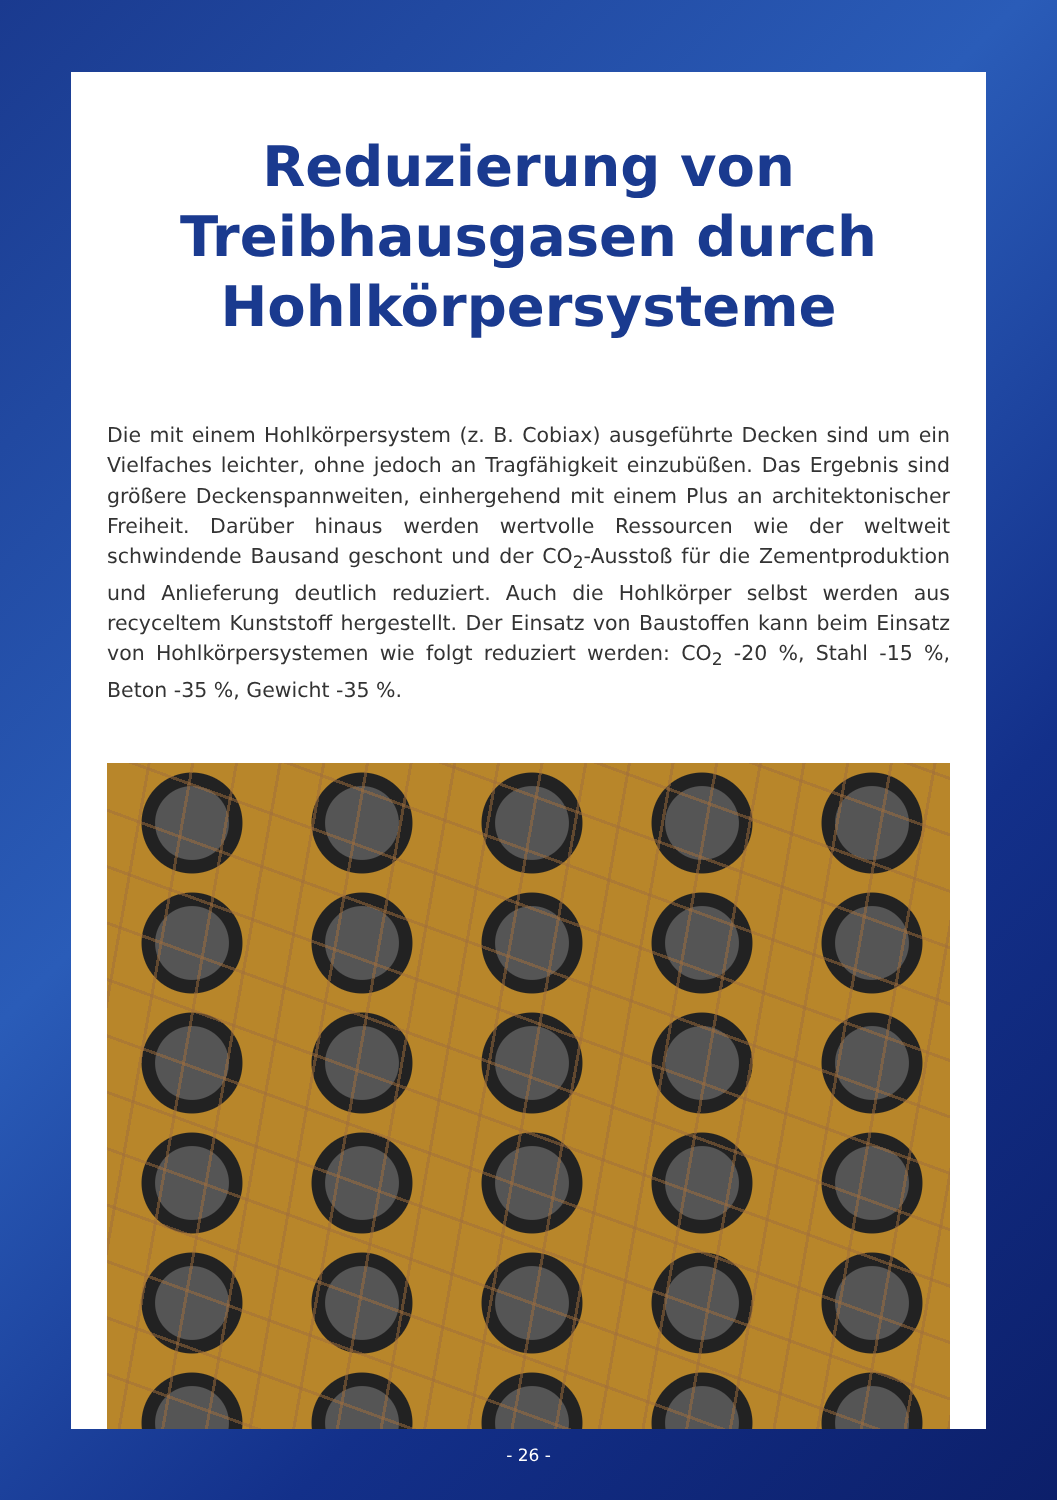Reduzierung von
Treibhausgasen durch
Hohlkörpersysteme
Die mit einem Hohlkörpersystem (z. B. Cobiax) ausgeführte Decken sind um ein Vielfaches leichter, ohne jedoch an Tragfähigkeit einzubüßen. Das Ergebnis sind größere Deckenspannweiten, einhergehend mit einem Plus an architektonischer Freiheit. Darüber hinaus werden wertvolle Ressourcen wie der weltweit schwindende Bausand geschont und der CO<sub>2</sub>-Ausstoß für die Zementproduktion und Anlieferung deutlich reduziert. Auch die Hohlkörper selbst werden aus recyceltem Kunststoff hergestellt. Der Einsatz von Baustoffen kann beim Einsatz von Hohlkörpersystemen wie folgt reduziert werden: CO<sub>2</sub> -20 %, Stahl -15 %, Beton -35 %, Gewicht -35 %.
- 26 -